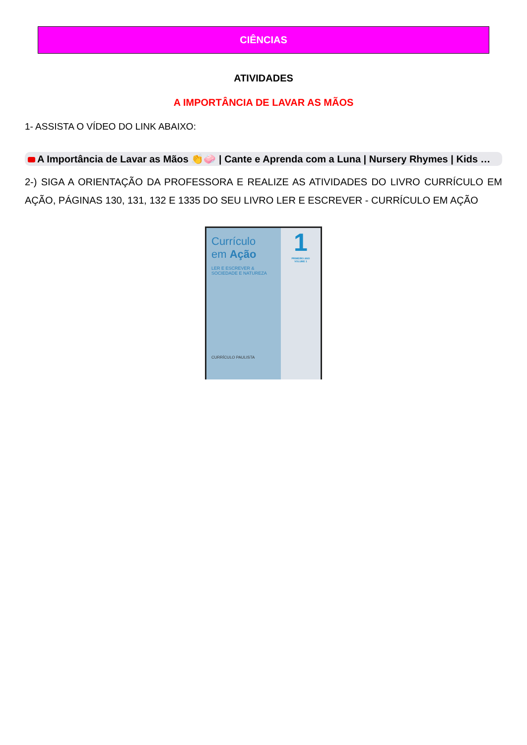CIÊNCIAS
ATIVIDADES
A IMPORTÂNCIA DE LAVAR AS MÃOS
1- ASSISTA O VÍDEO DO LINK ABAIXO:
A Importância de Lavar as Mãos 👏🧼 | Cante e Aprenda com a Luna | Nursery Rhymes | Kids …
2-) SIGA A ORIENTAÇÃO DA PROFESSORA E REALIZE AS ATIVIDADES DO LIVRO CURRÍCULO EM AÇÃO, PÁGINAS 130, 131, 132 E 1335 DO SEU LIVRO LER E ESCREVER - CURRÍCULO EM AÇÃO
Currículo
em Ação
LER E ESCREVER &
SOCIEDADE E NATUREZA
CURRÍCULO PAULISTA
1
PRIMEIRO ANO
VOLUME 1